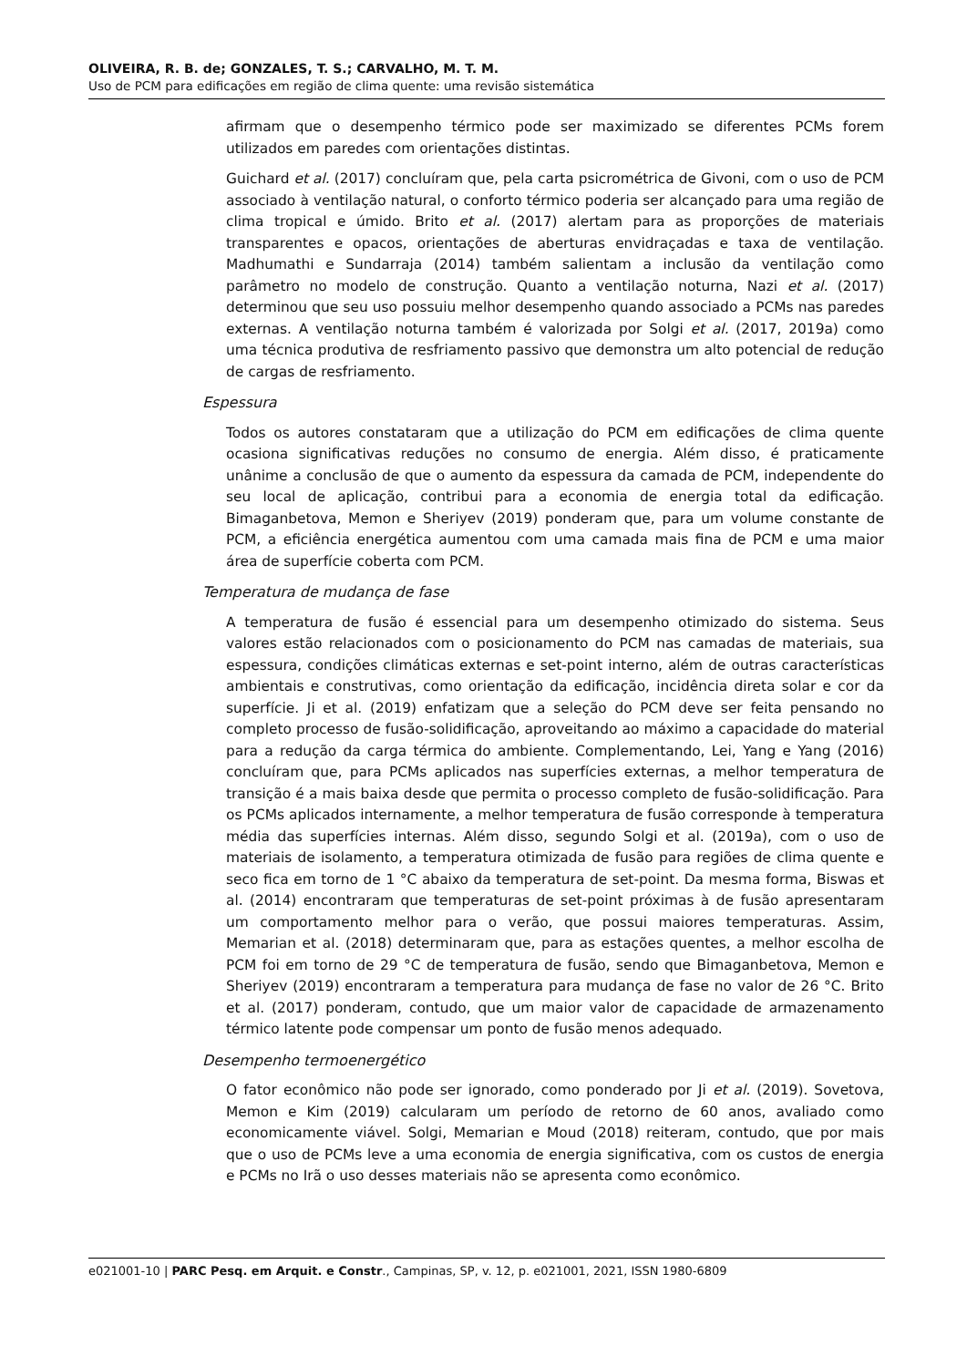OLIVEIRA, R. B. de; GONZALES, T. S.; CARVALHO, M. T. M.
Uso de PCM para edificações em região de clima quente: uma revisão sistemática
afirmam que o desempenho térmico pode ser maximizado se diferentes PCMs forem utilizados em paredes com orientações distintas.
Guichard et al. (2017) concluíram que, pela carta psicrométrica de Givoni, com o uso de PCM associado à ventilação natural, o conforto térmico poderia ser alcançado para uma região de clima tropical e úmido. Brito et al. (2017) alertam para as proporções de materiais transparentes e opacos, orientações de aberturas envidraçadas e taxa de ventilação. Madhumathi e Sundarraja (2014) também salientam a inclusão da ventilação como parâmetro no modelo de construção. Quanto a ventilação noturna, Nazi et al. (2017) determinou que seu uso possuiu melhor desempenho quando associado a PCMs nas paredes externas. A ventilação noturna também é valorizada por Solgi et al. (2017, 2019a) como uma técnica produtiva de resfriamento passivo que demonstra um alto potencial de redução de cargas de resfriamento.
Espessura
Todos os autores constataram que a utilização do PCM em edificações de clima quente ocasiona significativas reduções no consumo de energia. Além disso, é praticamente unânime a conclusão de que o aumento da espessura da camada de PCM, independente do seu local de aplicação, contribui para a economia de energia total da edificação. Bimaganbetova, Memon e Sheriyev (2019) ponderam que, para um volume constante de PCM, a eficiência energética aumentou com uma camada mais fina de PCM e uma maior área de superfície coberta com PCM.
Temperatura de mudança de fase
A temperatura de fusão é essencial para um desempenho otimizado do sistema. Seus valores estão relacionados com o posicionamento do PCM nas camadas de materiais, sua espessura, condições climáticas externas e set-point interno, além de outras características ambientais e construtivas, como orientação da edificação, incidência direta solar e cor da superfície. Ji et al. (2019) enfatizam que a seleção do PCM deve ser feita pensando no completo processo de fusão-solidificação, aproveitando ao máximo a capacidade do material para a redução da carga térmica do ambiente. Complementando, Lei, Yang e Yang (2016) concluíram que, para PCMs aplicados nas superfícies externas, a melhor temperatura de transição é a mais baixa desde que permita o processo completo de fusão-solidificação. Para os PCMs aplicados internamente, a melhor temperatura de fusão corresponde à temperatura média das superfícies internas. Além disso, segundo Solgi et al. (2019a), com o uso de materiais de isolamento, a temperatura otimizada de fusão para regiões de clima quente e seco fica em torno de 1 °C abaixo da temperatura de set-point. Da mesma forma, Biswas et al. (2014) encontraram que temperaturas de set-point próximas à de fusão apresentaram um comportamento melhor para o verão, que possui maiores temperaturas. Assim, Memarian et al. (2018) determinaram que, para as estações quentes, a melhor escolha de PCM foi em torno de 29 °C de temperatura de fusão, sendo que Bimaganbetova, Memon e Sheriyev (2019) encontraram a temperatura para mudança de fase no valor de 26 °C. Brito et al. (2017) ponderam, contudo, que um maior valor de capacidade de armazenamento térmico latente pode compensar um ponto de fusão menos adequado.
Desempenho termoenergético
O fator econômico não pode ser ignorado, como ponderado por Ji et al. (2019). Sovetova, Memon e Kim (2019) calcularam um período de retorno de 60 anos, avaliado como economicamente viável. Solgi, Memarian e Moud (2018) reiteram, contudo, que por mais que o uso de PCMs leve a uma economia de energia significativa, com os custos de energia e PCMs no Irã o uso desses materiais não se apresenta como econômico.
e021001-10 | PARC Pesq. em Arquit. e Constr., Campinas, SP, v. 12, p. e021001, 2021, ISSN 1980-6809